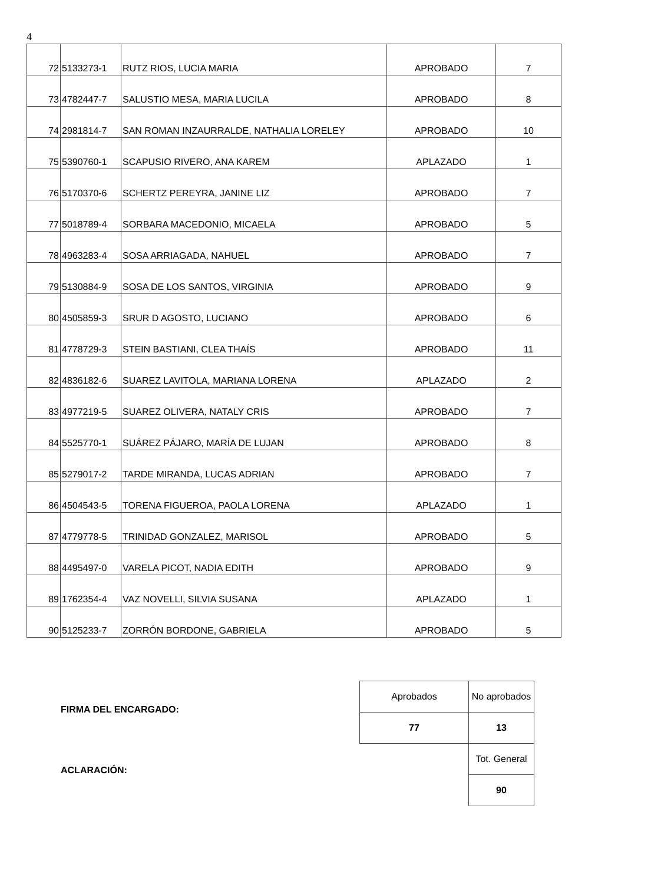4
| 72 | 5133273-1 | RUTZ RIOS, LUCIA MARIA | APROBADO | 7 |
| 73 | 4782447-7 | SALUSTIO MESA, MARIA LUCILA | APROBADO | 8 |
| 74 | 2981814-7 | SAN ROMAN INZAURRALDE, NATHALIA LORELEY | APROBADO | 10 |
| 75 | 5390760-1 | SCAPUSIO RIVERO, ANA KAREM | APLAZADO | 1 |
| 76 | 5170370-6 | SCHERTZ PEREYRA, JANINE LIZ | APROBADO | 7 |
| 77 | 5018789-4 | SORBARA MACEDONIO, MICAELA | APROBADO | 5 |
| 78 | 4963283-4 | SOSA ARRIAGADA, NAHUEL | APROBADO | 7 |
| 79 | 5130884-9 | SOSA DE LOS SANTOS, VIRGINIA | APROBADO | 9 |
| 80 | 4505859-3 | SRUR D AGOSTO, LUCIANO | APROBADO | 6 |
| 81 | 4778729-3 | STEIN BASTIANI, CLEA THAÍS | APROBADO | 11 |
| 82 | 4836182-6 | SUAREZ LAVITOLA, MARIANA LORENA | APLAZADO | 2 |
| 83 | 4977219-5 | SUAREZ OLIVERA, NATALY CRIS | APROBADO | 7 |
| 84 | 5525770-1 | SUÁREZ PÁJARO, MARÍA DE LUJAN | APROBADO | 8 |
| 85 | 5279017-2 | TARDE MIRANDA, LUCAS ADRIAN | APROBADO | 7 |
| 86 | 4504543-5 | TORENA FIGUEROA, PAOLA LORENA | APLAZADO | 1 |
| 87 | 4779778-5 | TRINIDAD GONZALEZ, MARISOL | APROBADO | 5 |
| 88 | 4495497-0 | VARELA PICOT, NADIA EDITH | APROBADO | 9 |
| 89 | 1762354-4 | VAZ NOVELLI, SILVIA SUSANA | APLAZADO | 1 |
| 90 | 5125233-7 | ZORRÓN BORDONE, GABRIELA | APROBADO | 5 |
FIRMA DEL ENCARGADO:
ACLARACIÓN:
| Aprobados | No aprobados |
| 77 | 13 |
| | Tot. General |
| | 90 |